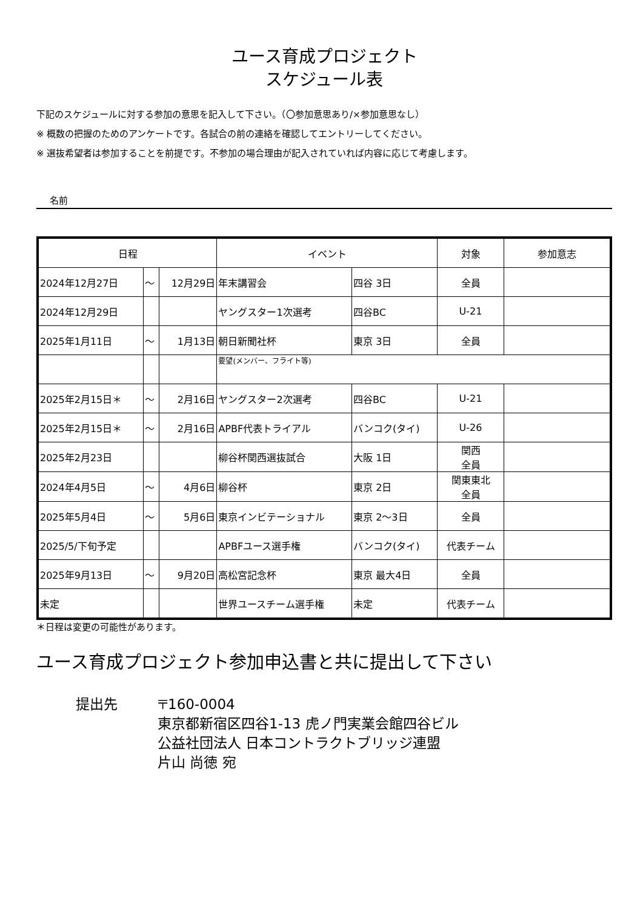ユース育成プロジェクト
スケジュール表
下記のスケジュールに対する参加の意思を記入して下さい。（〇参加意思あり/×参加意思なし）
※ 概数の把握のためのアンケートです。各試合の前の連絡を確認してエントリーしてください。
※ 選抜希望者は参加することを前提です。不参加の場合理由が記入されていれば内容に応じて考慮します。
名前
| 日程 | | | イベント | | 対象 | 参加意志 |
| --- | --- | --- | --- | --- | --- | --- |
| 2024年12月27日 | ～ | 12月29日 | 年末講習会 | 四谷 3日 | 全員 | |
| 2024年12月29日 | | | ヤングスター1次選考 | 四谷BC | U-21 | |
| 2025年1月11日 | ～ | 1月13日 | 朝日新聞社杯 | 東京 3日 | 全員 | |
| | | | 要望(メンバー、フライト等) | | | |
| 2025年2月15日＊ | ～ | 2月16日 | ヤングスター2次選考 | 四谷BC | U-21 | |
| 2025年2月15日＊ | ～ | 2月16日 | APBF代表トライアル | バンコク(タイ) | U-26 | |
| 2025年2月23日 | | | 柳谷杯関西選抜試合 | 大阪 1日 | 関西 全員 | |
| 2024年4月5日 | ～ | 4月6日 | 柳谷杯 | 東京 2日 | 関東東北 全員 | |
| 2025年5月4日 | ～ | 5月6日 | 東京インビテーショナル | 東京 2～3日 | 全員 | |
| 2025/5/下旬予定 | | | APBFユース選手権 | バンコク(タイ) | 代表チーム | |
| 2025年9月13日 | ～ | 9月20日 | 高松宮記念杯 | 東京 最大4日 | 全員 | |
| 未定 | | | 世界ユースチーム選手権 | 未定 | 代表チーム | |
＊日程は変更の可能性があります。
ユース育成プロジェクト参加申込書と共に提出して下さい
提出先 〒160-0004
東京都新宿区四谷1-13 虎ノ門実業会館四谷ビル
公益社団法人 日本コントラクトブリッジ連盟
片山 尚徳 宛